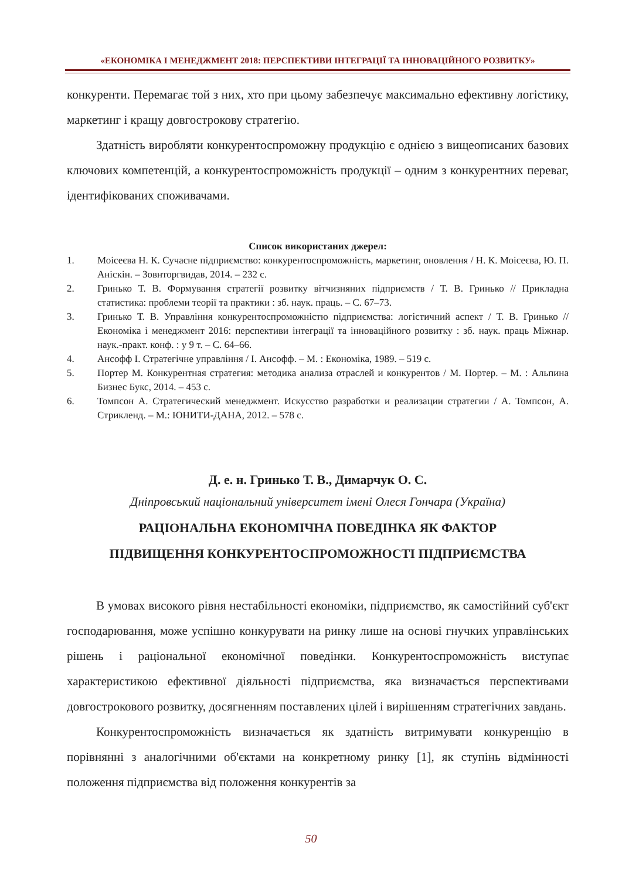«ЕКОНОМІКА І МЕНЕДЖМЕНТ 2018: ПЕРСПЕКТИВИ ІНТЕГРАЦІЇ ТА ІННОВАЦІЙНОГО РОЗВИТКУ»
конкуренти. Перемагає той з них, хто при цьому забезпечує максимально ефективну логістику, маркетинг і кращу довгострокову стратегію.
Здатність виробляти конкурентоспроможну продукцію є однією з вищеописаних базових ключових компетенцій, а конкурентоспроможність продукції – одним з конкурентних переваг, ідентифікованих споживачами.
Список використаних джерел:
1. Моісеєва Н. К. Сучасне підприємство: конкурентоспроможність, маркетинг, оновлення / Н. К. Моісеєва, Ю. П. Аніскін. – Зовнторгвидав, 2014. – 232 с.
2. Гринько Т. В. Формування стратегії розвитку вітчизняних підприємств / Т. В. Гринько // Прикладна статистика: проблеми теорії та практики : зб. наук. праць. – С. 67–73.
3. Гринько Т. В. Управління конкурентоспроможністю підприємства: логістичний аспект / Т. В. Гринько // Економіка і менеджмент 2016: перспективи інтеграції та інноваційного розвитку : зб. наук. праць Міжнар. наук.-практ. конф. : у 9 т. – С. 64–66.
4. Ансофф І. Стратегічне управління / І. Ансофф. – М. : Економіка, 1989. – 519 с.
5. Портер М. Конкурентная стратегия: методика анализа отраслей и конкурентов / М. Портер. – М. : Альпина Бизнес Букс, 2014. – 453 с.
6. Томпсон А. Стратегический менеджмент. Искусство разработки и реализации стратегии / А. Томпсон, А. Стрикленд. – М.: ЮНИТИ-ДАНА, 2012. – 578 с.
Д. е. н. Гринько Т. В., Димарчук О. С.
Дніпровський національний університет імені Олеся Гончара (Україна)
РАЦІОНАЛЬНА ЕКОНОМІЧНА ПОВЕДІНКА ЯК ФАКТОР
ПІДВИЩЕННЯ КОНКУРЕНТОСПРОМОЖНОСТІ ПІДПРИЄМСТВА
В умовах високого рівня нестабільності економіки, підприємство, як самостійний суб'єкт господарювання, може успішно конкурувати на ринку лише на основі гнучких управлінських рішень і раціональної економічної поведінки. Конкурентоспроможність виступає характеристикою ефективної діяльності підприємства, яка визначається перспективами довгострокового розвитку, досягненням поставлених цілей і вирішенням стратегічних завдань.
Конкурентоспроможність визначається як здатність витримувати конкуренцію в порівнянні з аналогічними об'єктами на конкретному ринку [1], як ступінь відмінності положення підприємства від положення конкурентів за
50